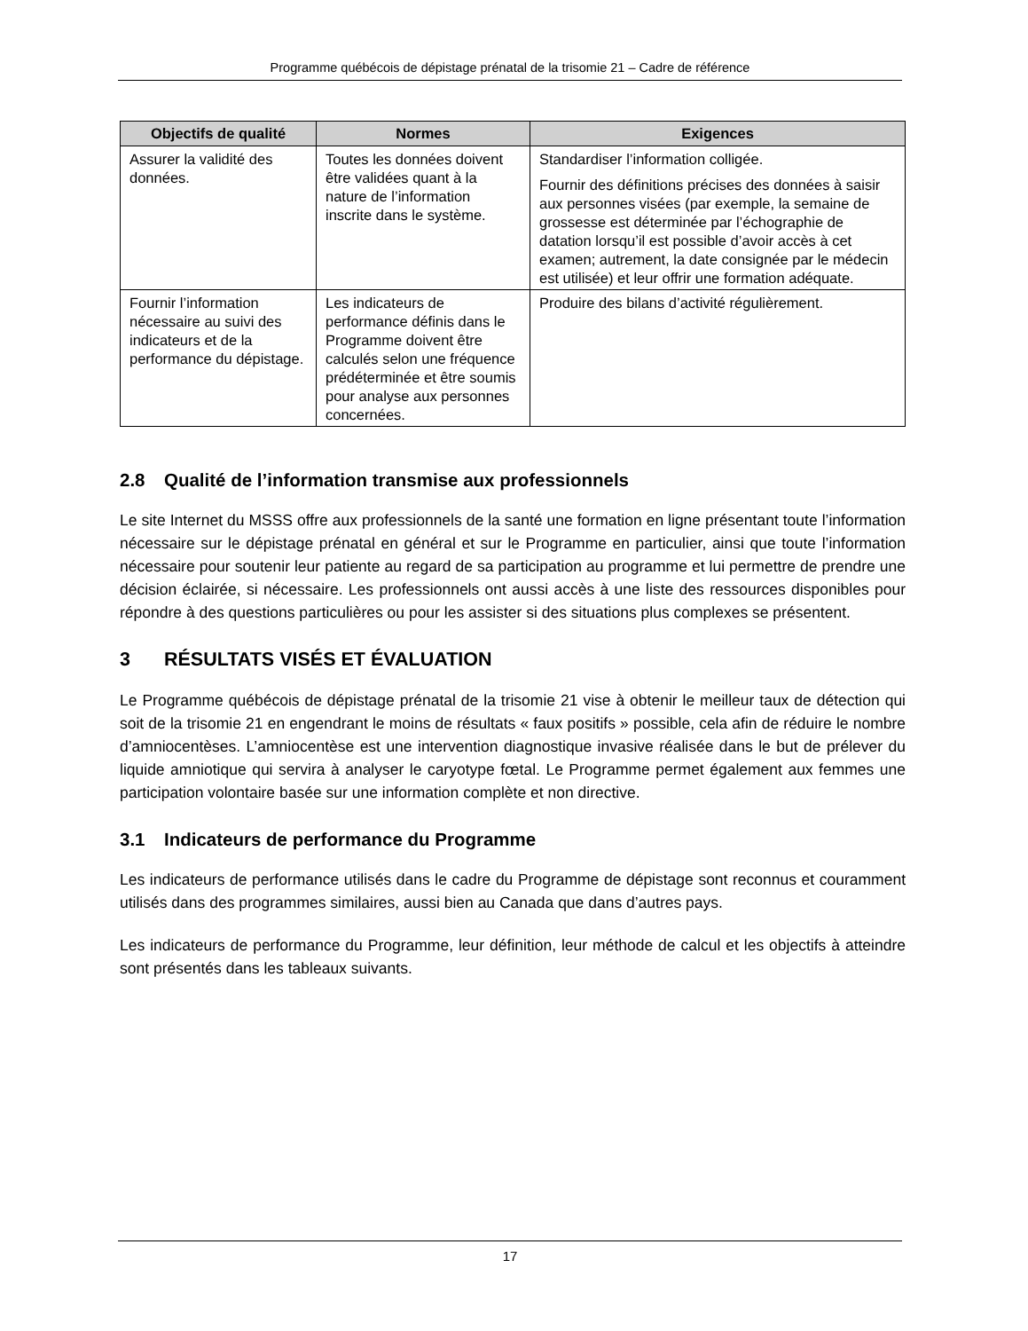Programme québécois de dépistage prénatal de la trisomie 21 – Cadre de référence
| Objectifs de qualité | Normes | Exigences |
| --- | --- | --- |
| Assurer la validité des données. | Toutes les données doivent être validées quant à la nature de l’information inscrite dans le système. | Standardiser l’information colligée. Fournir des définitions précises des données à saisir aux personnes visées (par exemple, la semaine de grossesse est déterminée par l’échographie de datation lorsqu’il est possible d’avoir accès à cet examen; autrement, la date consignée par le médecin est utilisée) et leur offrir une formation adéquate. |
| Fournir l’information nécessaire au suivi des indicateurs et de la performance du dépistage. | Les indicateurs de performance définis dans le Programme doivent être calculés selon une fréquence prédéterminée et être soumis pour analyse aux personnes concernées. | Produire des bilans d’activité régulièrement. |
2.8 Qualité de l’information transmise aux professionnels
Le site Internet du MSSS offre aux professionnels de la santé une formation en ligne présentant toute l’information nécessaire sur le dépistage prénatal en général et sur le Programme en particulier, ainsi que toute l’information nécessaire pour soutenir leur patiente au regard de sa participation au programme et lui permettre de prendre une décision éclairée, si nécessaire. Les professionnels ont aussi accès à une liste des ressources disponibles pour répondre à des questions particulières ou pour les assister si des situations plus complexes se présentent.
3 RÉSULTATS VISÉS ET ÉVALUATION
Le Programme québécois de dépistage prénatal de la trisomie 21 vise à obtenir le meilleur taux de détection qui soit de la trisomie 21 en engendrant le moins de résultats « faux positifs » possible, cela afin de réduire le nombre d’amniocentèses. L’amniocentèse est une intervention diagnostique invasive réalisée dans le but de prélever du liquide amniotique qui servira à analyser le caryotype fœtal. Le Programme permet également aux femmes une participation volontaire basée sur une information complète et non directive.
3.1 Indicateurs de performance du Programme
Les indicateurs de performance utilisés dans le cadre du Programme de dépistage sont reconnus et couramment utilisés dans des programmes similaires, aussi bien au Canada que dans d’autres pays.
Les indicateurs de performance du Programme, leur définition, leur méthode de calcul et les objectifs à atteindre sont présentés dans les tableaux suivants.
17